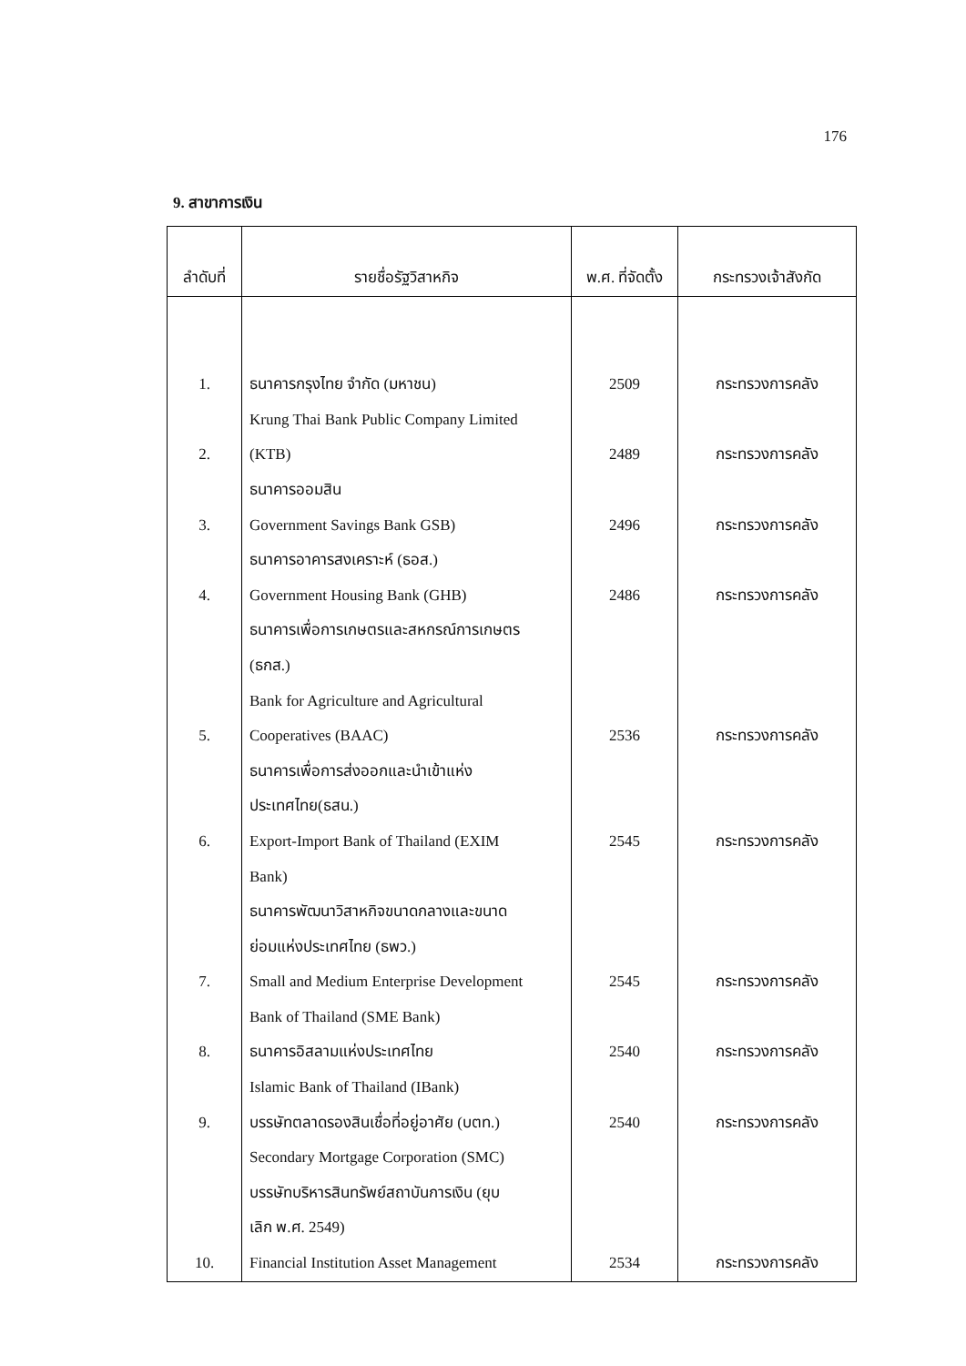176
9. สาขาการเงิน
| ลำดับที่ | รายชื่อรัฐวิสาหกิจ | พ.ศ. ที่จัดตั้ง | กระทรวงเจ้าสังกัด |
| --- | --- | --- | --- |
| 1. 2. 3. 4. 5. 6. 7. 8. 9. 10. | ธนาคารกรุงไทย จำกัด (มหาชน) Krung Thai Bank Public Company Limited (KTB) ธนาคารออมสิน Government Savings Bank GSB) ธนาคารอาคารสงเคราะห์ (ธอส.) Government Housing Bank (GHB) ธนาคารเพื่อการเกษตรและสหกรณ์การเกษตร (ธกส.) Bank for Agriculture and Agricultural Cooperatives (BAAC) ธนาคารเพื่อการส่งออกและนำเข้าแห่ง ประเทศไทย(ธสน.) Export-Import Bank of Thailand (EXIM Bank) ธนาคารพัฒนาวิสาหกิจขนาดกลางและขนาด ย่อมแห่งประเทศไทย (ธพว.) Small and Medium Enterprise Development Bank of Thailand (SME Bank) ธนาคารอิสลามแห่งประเทศไทย Islamic Bank of Thailand (IBank) บรรษัทตลาดรองสินเชื่อที่อยู่อาศัย (บตท.) Secondary Mortgage Corporation (SMC) บรรษัทบริหารสินทรัพย์สถาบันการเงิน (ยุบ เลิก พ.ศ. 2549) Financial Institution Asset Management | 2509 2489 2496 2486 2536 2545 2545 2540 2540 2534 | กระทรวงการคลัง กระทรวงการคลัง กระทรวงการคลัง กระทรวงการคลัง กระทรวงการคลัง กระทรวงการคลัง กระทรวงการคลัง กระทรวงการคลัง กระทรวงการคลัง กระทรวงการคลัง |